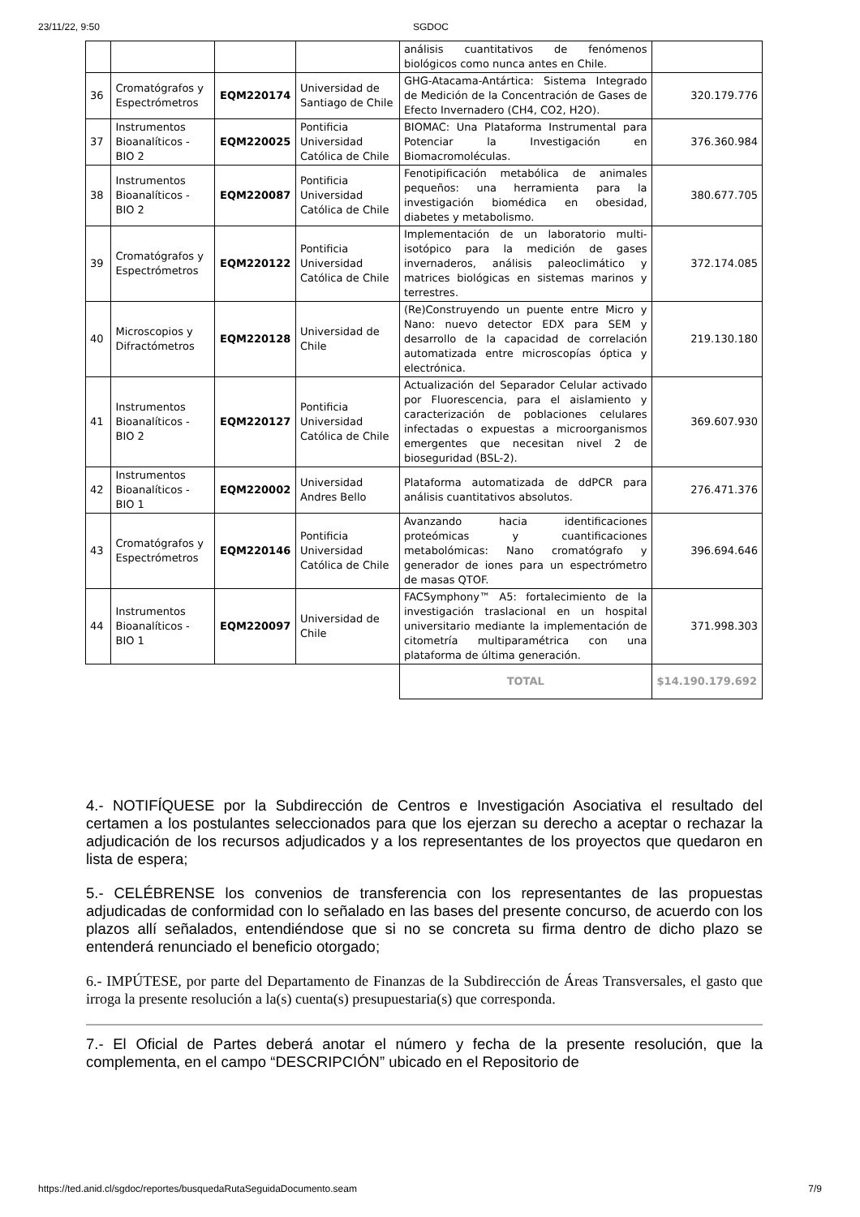23/11/22, 9:50 SGDOC
| | | | | análisis cuantitativos de fenómenos biológicos como nunca antes en Chile. | |
| 36 | Cromatógrafos y Espectrómetros | EQM220174 | Universidad de Santiago de Chile | GHG-Atacama-Antártica: Sistema Integrado de Medición de la Concentración de Gases de Efecto Invernadero (CH4, CO2, H2O). | 320.179.776 |
| 37 | Instrumentos Bioanalíticos - BIO 2 | EQM220025 | Pontificia Universidad Católica de Chile | BIOMAC: Una Plataforma Instrumental para Potenciar la Investigación en Biomacromoléculas. | 376.360.984 |
| 38 | Instrumentos Bioanalíticos - BIO 2 | EQM220087 | Pontificia Universidad Católica de Chile | Fenotipificación metabólica de animales pequeños: una herramienta para la investigación biomédica en obesidad, diabetes y metabolismo. | 380.677.705 |
| 39 | Cromatógrafos y Espectrómetros | EQM220122 | Pontificia Universidad Católica de Chile | Implementación de un laboratorio multi-isotópico para la medición de gases invernaderos, análisis paleoclimático y matrices biológicas en sistemas marinos y terrestres. | 372.174.085 |
| 40 | Microscopios y Difractómetros | EQM220128 | Universidad de Chile | (Re)Construyendo un puente entre Micro y Nano: nuevo detector EDX para SEM y desarrollo de la capacidad de correlación automatizada entre microscopías óptica y electrónica. | 219.130.180 |
| 41 | Instrumentos Bioanalíticos - BIO 2 | EQM220127 | Pontificia Universidad Católica de Chile | Actualización del Separador Celular activado por Fluorescencia, para el aislamiento y caracterización de poblaciones celulares infectadas o expuestas a microorganismos emergentes que necesitan nivel 2 de bioseguridad (BSL-2). | 369.607.930 |
| 42 | Instrumentos Bioanalíticos - BIO 1 | EQM220002 | Universidad Andres Bello | Plataforma automatizada de ddPCR para análisis cuantitativos absolutos. | 276.471.376 |
| 43 | Cromatógrafos y Espectrómetros | EQM220146 | Pontificia Universidad Católica de Chile | Avanzando hacia identificaciones proteómicas y cuantificaciones metabolómicas: Nano cromatógrafo y generador de iones para un espectrómetro de masas QTOF. | 396.694.646 |
| 44 | Instrumentos Bioanalíticos - BIO 1 | EQM220097 | Universidad de Chile | FACSymphony™ A5: fortalecimiento de la investigación traslacional en un hospital universitario mediante la implementación de citometría multiparamétrica con una plataforma de última generación. | 371.998.303 |
| | | | | TOTAL | $14.190.179.692 |
4.- NOTIFÍQUESE por la Subdirección de Centros e Investigación Asociativa el resultado del certamen a los postulantes seleccionados para que los ejerzan su derecho a aceptar o rechazar la adjudicación de los recursos adjudicados y a los representantes de los proyectos que quedaron en lista de espera;
5.- CELÉBRENSE los convenios de transferencia con los representantes de las propuestas adjudicadas de conformidad con lo señalado en las bases del presente concurso, de acuerdo con los plazos allí señalados, entendiéndose que si no se concreta su firma dentro de dicho plazo se entenderá renunciado el beneficio otorgado;
6.- IMPÚTESE, por parte del Departamento de Finanzas de la Subdirección de Áreas Transversales, el gasto que irroga la presente resolución a la(s) cuenta(s) presupuestaria(s) que corresponda.
7.- El Oficial de Partes deberá anotar el número y fecha de la presente resolución, que la complementa, en el campo “DESCRIPCIÓN” ubicado en el Repositorio de
https://ted.anid.cl/sgdoc/reportes/busquedaRutaSeguidaDocumento.seam 7/9